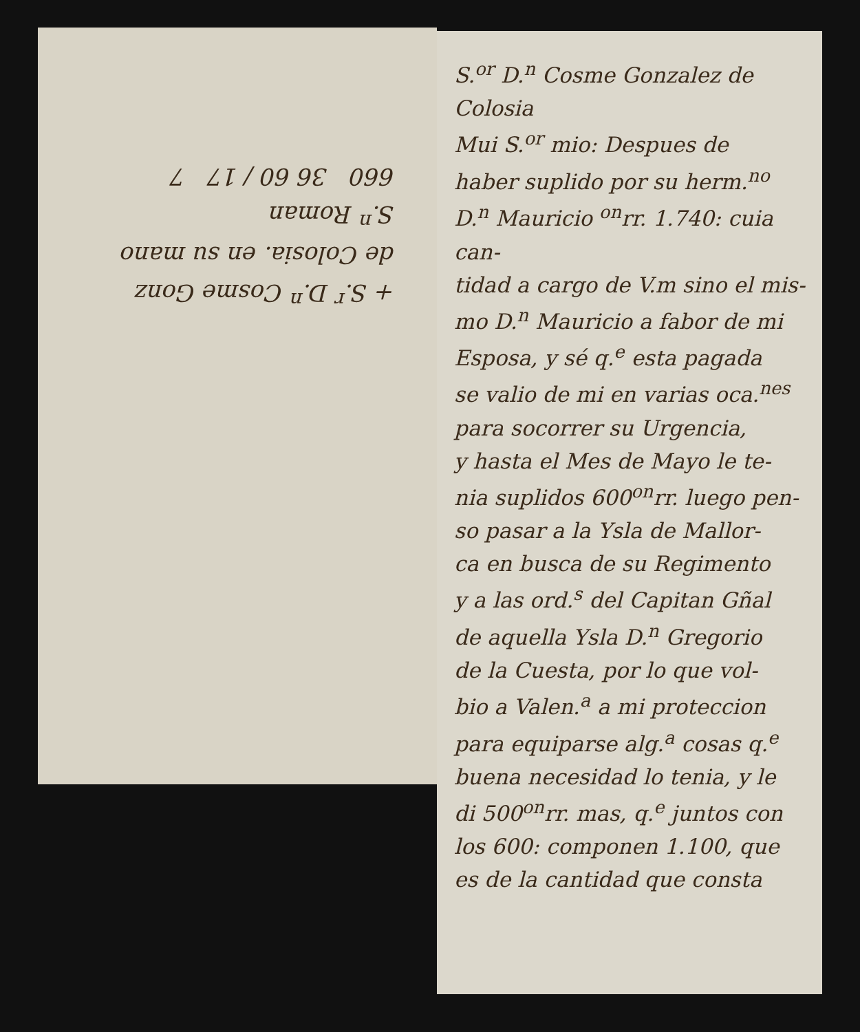S.<sup>or</sup> D.<sup>n</sup> Cosme Gonzalez de
Colosia
Mui S.<sup>or</sup> mio: Despues de
haber suplido por su herm.<sup>no</sup>
D.<sup>n</sup> Mauricio <sup>on</sup>rr. 1.740: cuia can-
tidad a cargo de V.m sino el mis-
mo D.<sup>n</sup> Mauricio a fabor de mi
Esposa, y sé q.<sup>e</sup> esta pagada
se valio de mi en varias oca.<sup>nes</sup>
para socorrer su Urgencia,
y hasta el Mes de Mayo le te-
nia suplidos 600<sup>on</sup>rr. luego pen-
so pasar a la Ysla de Mallor-
ca en busca de su Regimento
y a las ord.<sup>s</sup> del Capitan Gñal
de aquella Ysla D.<sup>n</sup> Gregorio
de la Cuesta, por lo que vol-
bio a Valen.<sup>a</sup> a mi proteccion
para equiparse alg.<sup>a</sup> cosas q.<sup>e</sup>
buena necesidad lo tenia, y le
di 500<sup>on</sup>rr. mas, q.<sup>e</sup> juntos con
los 600: componen 1.100, que
es de la cantidad que consta
+ S.<sup>r</sup> D.<sup>n</sup> Cosme Gonz
de Colosia. en su mano
S.<sup>n</sup> Roman
660 36 60 / 17 7